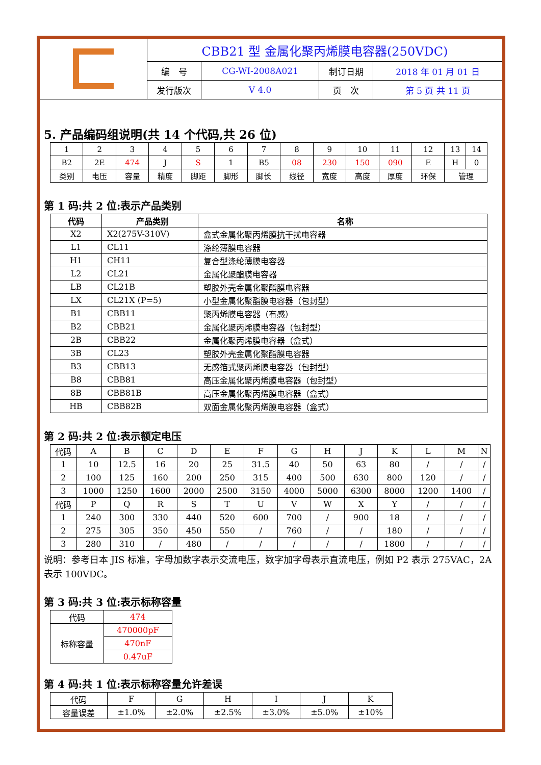| | CBB21 型 金属化聚丙烯膜电容器(250VDC) | | | |
| | 编 号 | CG-WI-2008A021 | 制订日期 | 2018 年 01 月 01 日 |
| | 发行版次 | V 4.0 | 页 次 | 第 5 页 共 11 页 |
5. 产品编码组说明(共 14 个代码,共 26 位)
| 1 | 2 | 3 | 4 | 5 | 6 | 7 | 8 | 9 | 10 | 11 | 12 | 13 | 14 |
| B2 | 2E | 474 | J | S | 1 | B5 | 08 | 230 | 150 | 090 | E | H | 0 |
| 类别 | 电压 | 容量 | 精度 | 脚距 | 脚形 | 脚长 | 线径 | 宽度 | 高度 | 厚度 | 环保 | 管理 | |
第 1 码:共 2 位:表示产品类别
| 代码 | 产品类别 | 名称 |
| X2 | X2(275V-310V) | 盒式金属化聚丙烯膜抗干扰电容器 |
| L1 | CL11 | 涤纶薄膜电容器 |
| H1 | CH11 | 复合型涤纶薄膜电容器 |
| L2 | CL21 | 金属化聚酯膜电容器 |
| LB | CL21B | 塑胶外壳金属化聚酯膜电容器 |
| LX | CL21X (P=5) | 小型金属化聚酯膜电容器（包封型） |
| B1 | CBB11 | 聚丙烯膜电容器（有感） |
| B2 | CBB21 | 金属化聚丙烯膜电容器（包封型） |
| 2B | CBB22 | 金属化聚丙烯膜电容器（盒式） |
| 3B | CL23 | 塑胶外壳金属化聚酯膜电容器 |
| B3 | CBB13 | 无感箔式聚丙烯膜电容器（包封型） |
| B8 | CBB81 | 高压金属化聚丙烯膜电容器（包封型） |
| 8B | CBB81B | 高压金属化聚丙烯膜电容器（盒式） |
| HB | CBB82B | 双面金属化聚丙烯膜电容器（盒式） |
第 2 码:共 2 位:表示额定电压
| 代码 | A | B | C | D | E | F | G | H | J | K | L | M | N |
| 1 | 10 | 12.5 | 16 | 20 | 25 | 31.5 | 40 | 50 | 63 | 80 | / | / | / |
| 2 | 100 | 125 | 160 | 200 | 250 | 315 | 400 | 500 | 630 | 800 | 120 | / | / |
| 3 | 1000 | 1250 | 1600 | 2000 | 2500 | 3150 | 4000 | 5000 | 6300 | 8000 | 1200 | 1400 | / |
| 代码 | P | Q | R | S | T | U | V | W | X | Y | / | / | / |
| 1 | 240 | 300 | 330 | 440 | 520 | 600 | 700 | / | 900 | 18 | / | / | / |
| 2 | 275 | 305 | 350 | 450 | 550 | / | 760 | / | / | 180 | / | / | / |
| 3 | 280 | 310 | / | 480 | / | / | / | / | / | 1800 | / | / | / |
说明：参考日本 JIS 标准，字母加数字表示交流电压，数字加字母表示直流电压，例如 P2 表示 275VAC，2A 表示 100VDC。
第 3 码:共 3 位:表示标称容量
| 代码 | 474 |
| 标称容量 | 470000pF |
| | 470nF |
| | 0.47uF |
第 4 码:共 1 位:表示标称容量允许差误
| 代码 | F | G | H | I | J | K |
| 容量误差 | ±1.0% | ±2.0% | ±2.5% | ±3.0% | ±5.0% | ±10% |